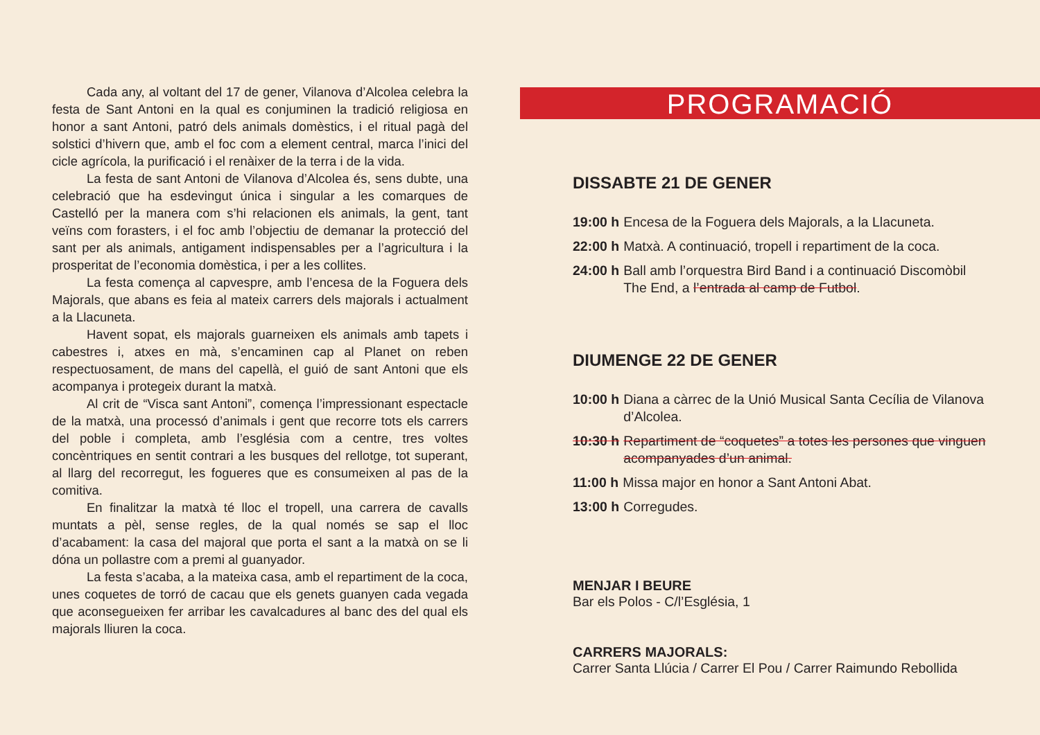Cada any, al voltant del 17 de gener, Vilanova d’Alcolea celebra la festa de Sant Antoni en la qual es conjuminen la tradició religiosa en honor a sant Antoni, patró dels animals domèstics, i el ritual pagà del solstici d’hivern que, amb el foc com a element central, marca l’inici del cicle agrícola, la purificació i el renàixer de la terra i de la vida.
La festa de sant Antoni de Vilanova d’Alcolea és, sens dubte, una celebració que ha esdevingut única i singular a les comarques de Castelló per la manera com s’hi relacionen els animals, la gent, tant veïns com forasters, i el foc amb l’objectiu de demanar la protecció del sant per als animals, antigament indispensables per a l’agricultura i la prosperitat de l’economia domèstica, i per a les collites.
La festa comença al capvespre, amb l’encesa de la Foguera dels Majorals, que abans es feia al mateix carrers dels majorals i actualment a la Llacuneta.
Havent sopat, els majorals guarneixen els animals amb tapets i cabestres i, atxes en mà, s’encaminen cap al Planet on reben respectuosament, de mans del capellà, el guió de sant Antoni que els acompanya i protegeix durant la matxà.
Al crit de “Visca sant Antoni”, comença l’impressionant espectacle de la matxà, una processó d’animals i gent que recorre tots els carrers del poble i completa, amb l’església com a centre, tres voltes concèntriques en sentit contrari a les busques del rellotge, tot superant, al llarg del recorregut, les fogueres que es consumeixen al pas de la comitiva.
En finalitzar la matxà té lloc el tropell, una carrera de cavalls muntats a pèl, sense regles, de la qual només se sap el lloc d’acabament: la casa del majoral que porta el sant a la matxà on se li dóna un pollastre com a premi al guanyador.
La festa s’acaba, a la mateixa casa, amb el repartiment de la coca, unes coquetes de torró de cacau que els genets guanyen cada vegada que aconsegueixen fer arribar les cavalcadures al banc des del qual els majorals lliuren la coca.
PROGRAMACIÓ
DISSABTE 21 DE GENER
19:00 h Encesa de la Foguera dels Majorals, a la Llacuneta.
22:00 h Matxà. A continuació, tropell i repartiment de la coca.
24:00 h Ball amb l’orquestra Bird Band i a continuació Discomòbil The End, a l’entrada al camp de Futbol.
DIUMENGE 22 DE GENER
10:00 h Diana a càrrec de la Unió Musical Santa Cecília de Vilanova d’Alcolea.
10:30 h Repartiment de “coquetes” a totes les persones que vinguen acompanyades d’un animal.
11:00 h Missa major en honor a Sant Antoni Abat.
13:00 h Corregudes.
MENJAR I BEURE
Bar els Polos - C/l’Església, 1
CARRERS MAJORALS:
Carrer Santa Llúcia / Carrer El Pou / Carrer Raimundo Rebollida